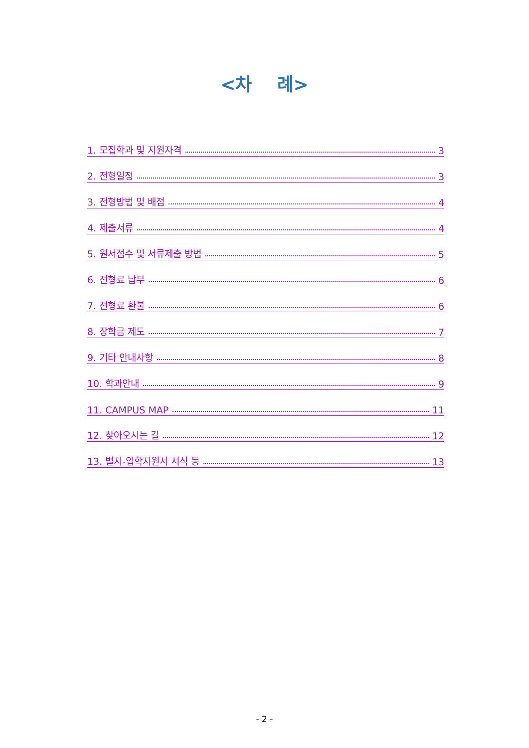<차 례>
1. 모집학과 및 지원자격 3
2. 전형일정 3
3. 전형방법 및 배점 4
4. 제출서류 4
5. 원서접수 및 서류제출 방법 5
6. 전형료 납부 6
7. 전형료 환불 6
8. 장학금 제도 7
9. 기타 안내사항 8
10. 학과안내 9
11. CAMPUS MAP 11
12. 찾아오시는 길 12
13. 별지-입학지원서 서식 등 13
- 2 -